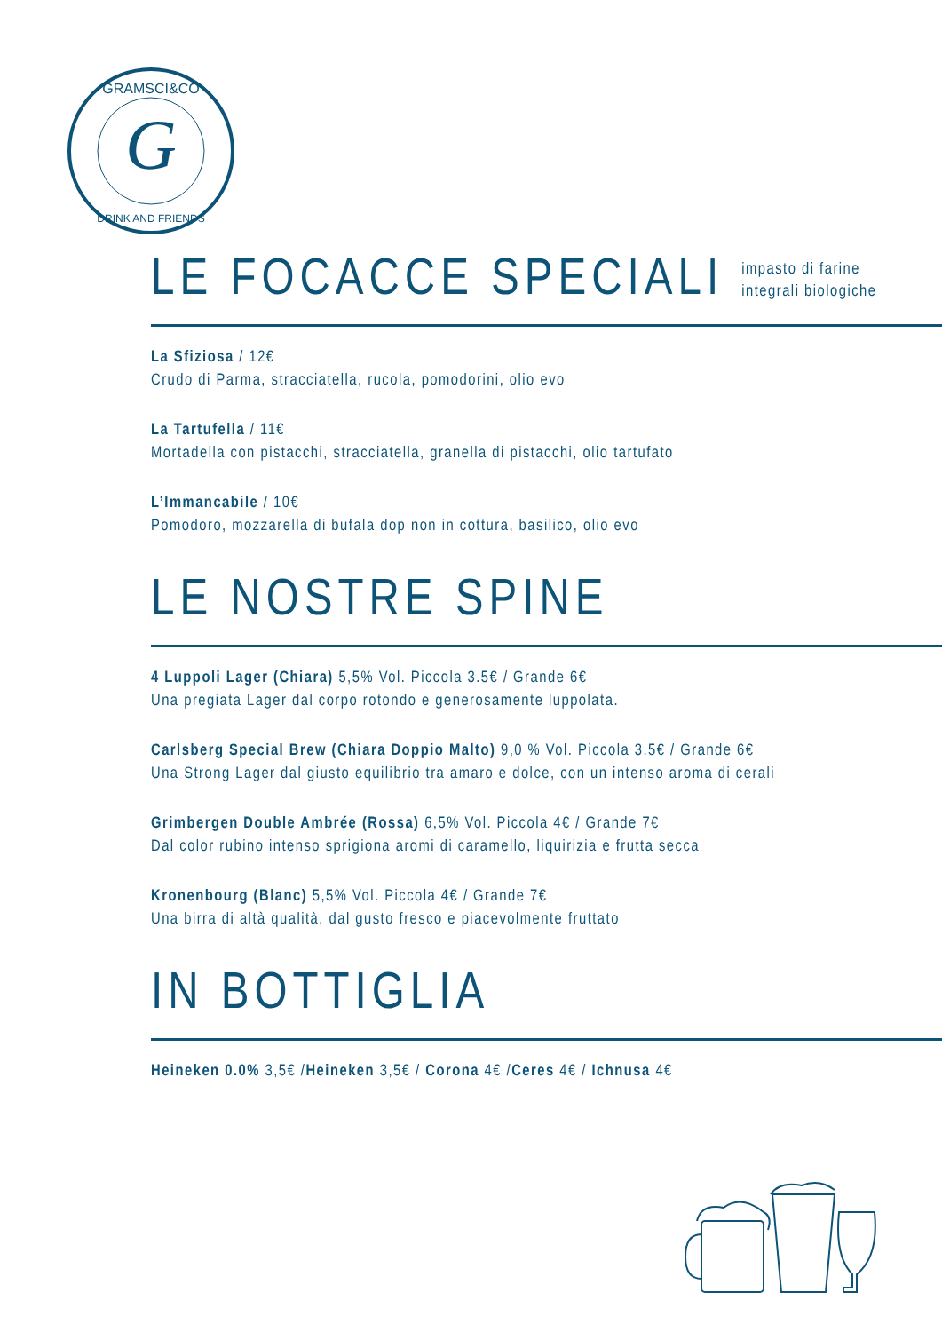G
GRAMSCI&CO
DRINK AND FRIENDS
LE FOCACCE SPECIALI
impasto di farine
integrali biologiche
La Sfiziosa / 12€
Crudo di Parma, stracciatella, rucola, pomodorini, olio evo
La Tartufella / 11€
Mortadella con pistacchi, stracciatella, granella di pistacchi, olio tartufato
L’Immancabile / 10€
Pomodoro, mozzarella di bufala dop non in cottura, basilico, olio evo
LE NOSTRE SPINE
4 Luppoli Lager (Chiara) 5,5% Vol. Piccola 3.5€ / Grande 6€
Una pregiata Lager dal corpo rotondo e generosamente luppolata.
Carlsberg Special Brew (Chiara Doppio Malto) 9,0 % Vol. Piccola 3.5€ / Grande 6€
Una Strong Lager dal giusto equilibrio tra amaro e dolce, con un intenso aroma di cerali
Grimbergen Double Ambrée (Rossa) 6,5% Vol. Piccola 4€ / Grande 7€
Dal color rubino intenso sprigiona aromi di caramello, liquirizia e frutta secca
Kronenbourg (Blanc) 5,5% Vol. Piccola 4€ / Grande 7€
Una birra di altà qualità, dal gusto fresco e piacevolmente fruttato
IN BOTTIGLIA
Heineken 0.0% 3,5€ /Heineken 3,5€ / Corona 4€ /Ceres 4€ / Ichnusa 4€